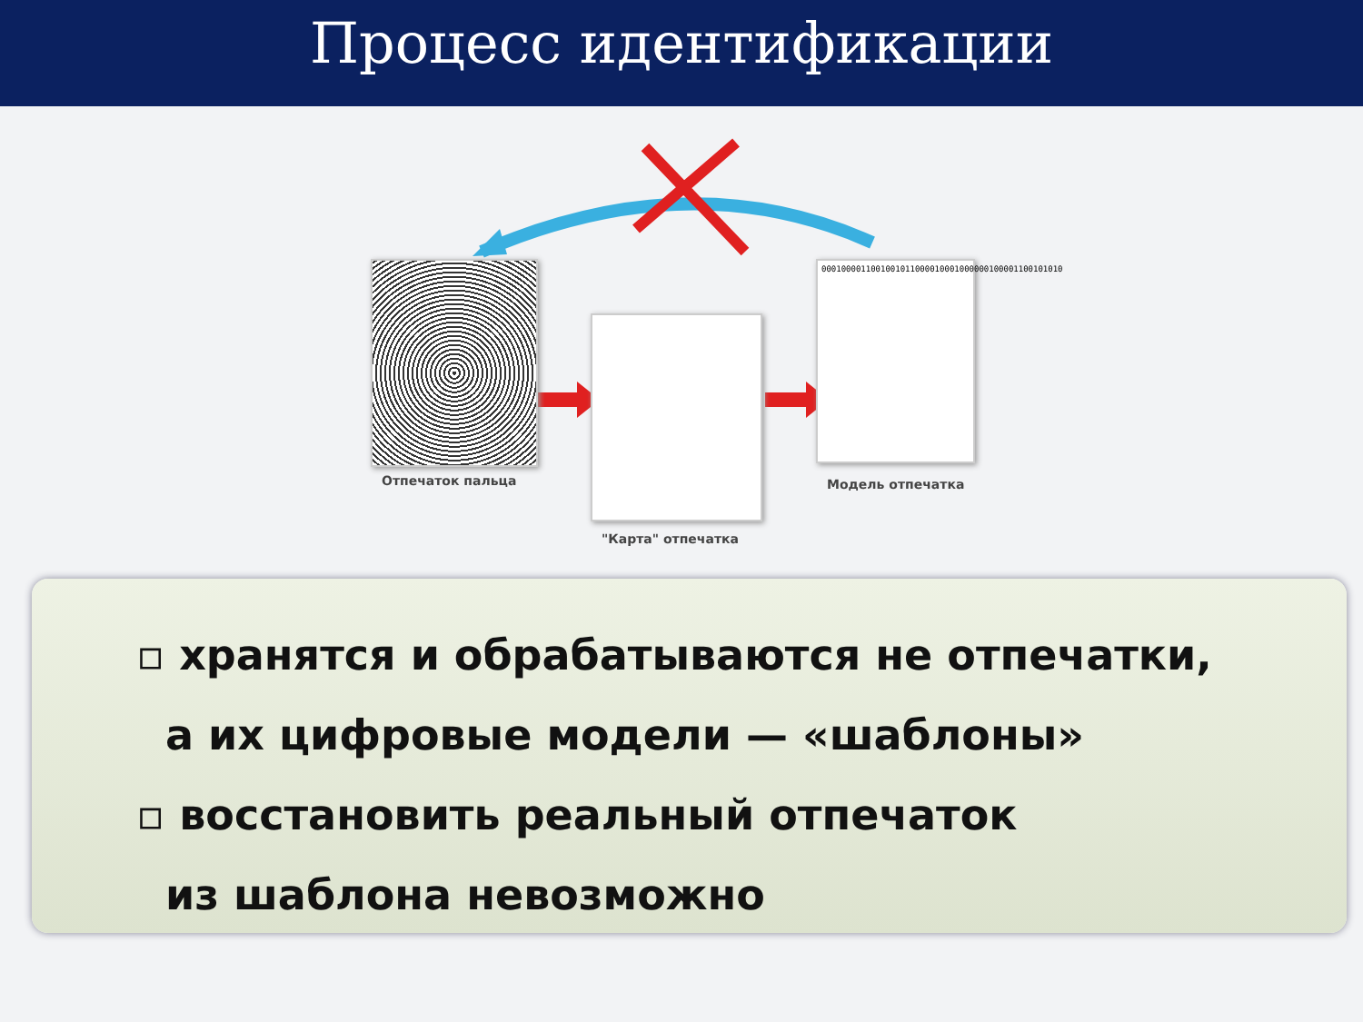Процесс идентификации
Отпечаток пальца
"Карта" отпечатка
0001000011001001011000010001000000100001100101010
Модель отпечатка
▫ хранятся и обрабатываются не отпечатки,
а их цифровые модели — «шаблоны»
▫ восстановить реальный отпечаток
из шаблона невозможно